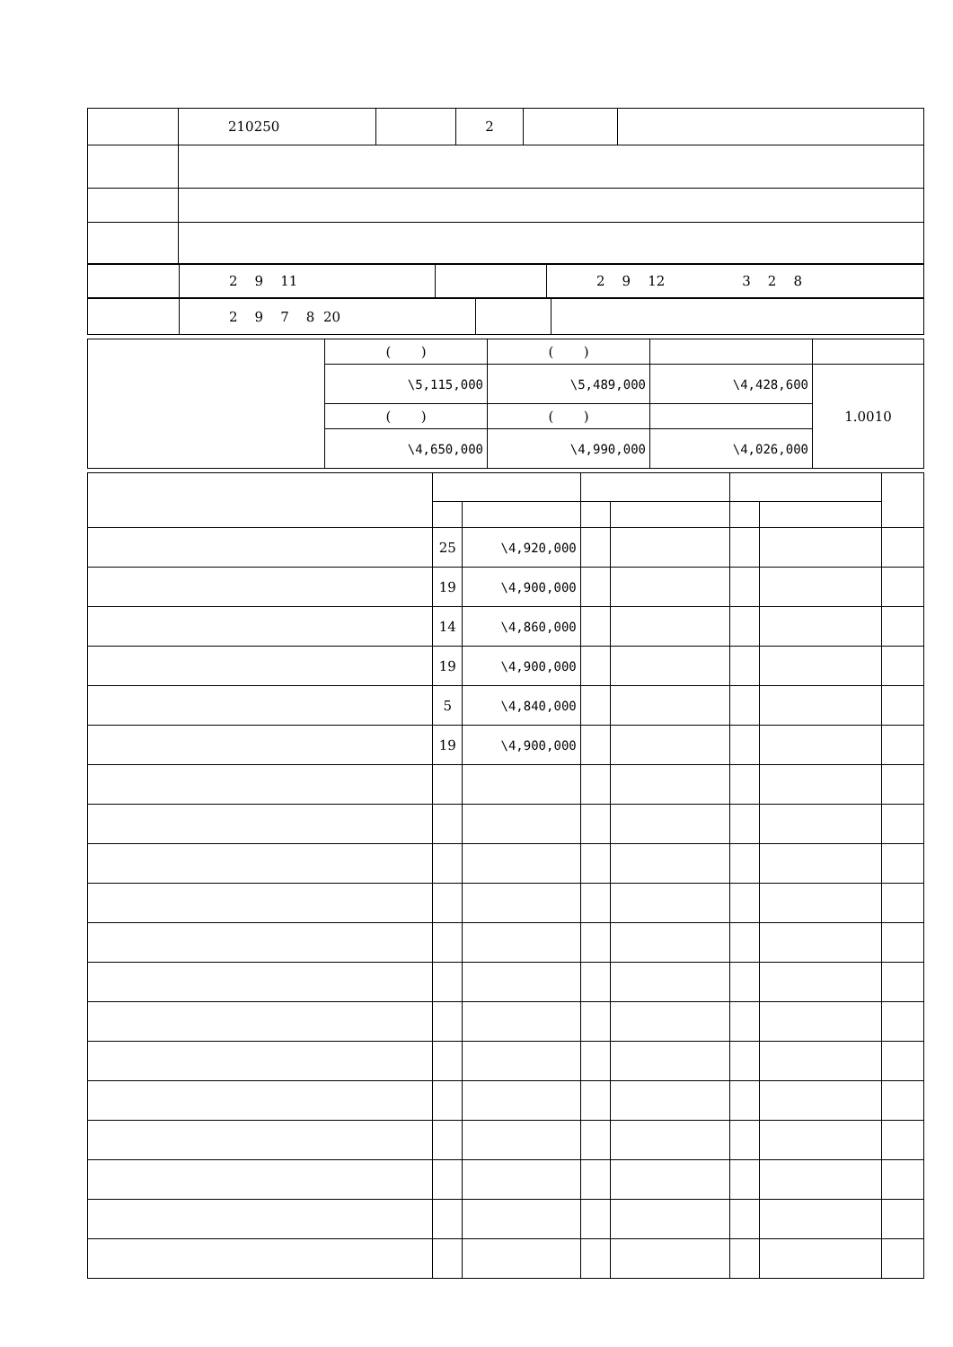| | 210250 | | 2 | | |
| | 2 9 11 | | 2 9 12 3 2 8 |
| | 2 9 7 8 20 | | |
| | ( ) | ( ) | | |
| | \5,115,000 | \5,489,000 | \4,428,600 | 1.0010 |
| | ( ) | ( ) | | |
| | \4,650,000 | \4,990,000 | \4,026,000 | |
| | 25 | \4,920,000 | | | | | |
| | 19 | \4,900,000 | | | | | |
| | 14 | \4,860,000 | | | | | |
| | 19 | \4,900,000 | | | | | |
| | 5 | \4,840,000 | | | | | |
| | 19 | \4,900,000 | | | | | |